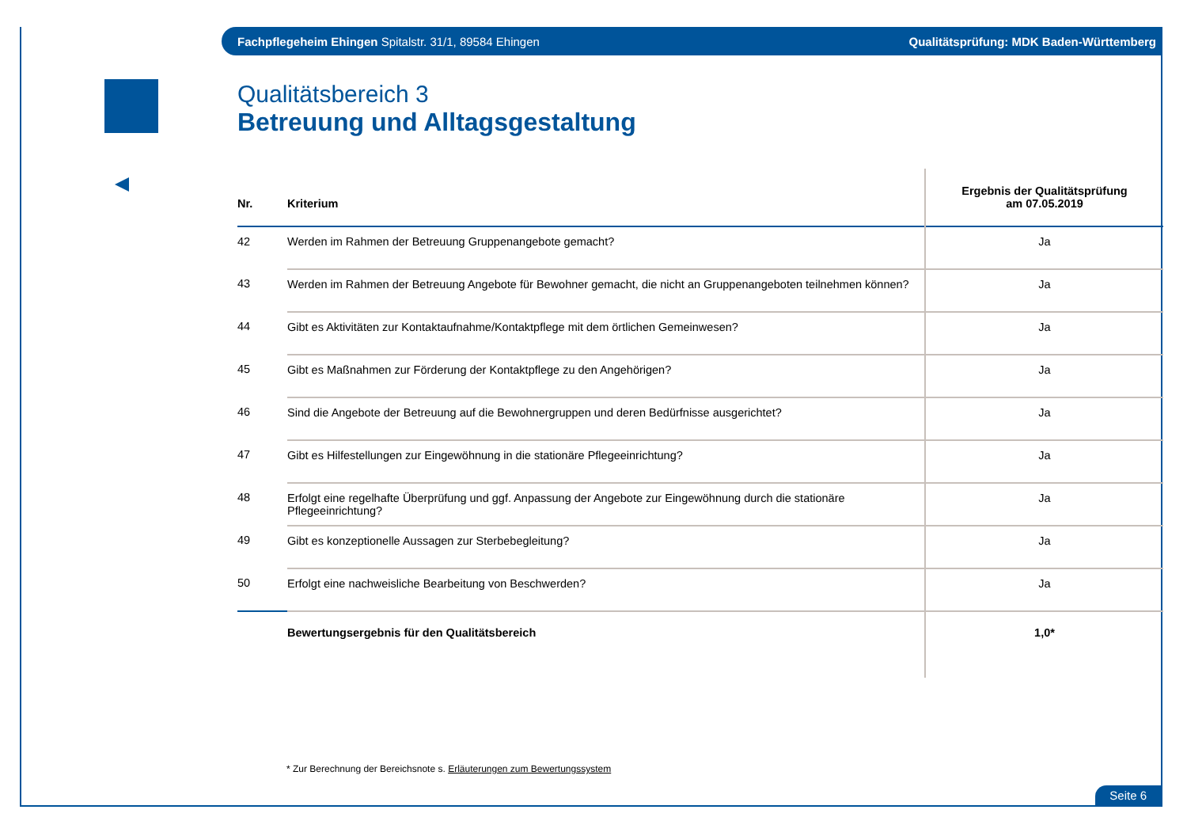Fachpflegeheim Ehingen Spitalstr. 31/1, 89584 Ehingen Qualitätsprüfung: MDK Baden-Württemberg
Qualitätsbereich 3
Betreuung und Alltagsgestaltung
| Nr. | Kriterium | Ergebnis der Qualitätsprüfung am 07.05.2019 |
| --- | --- | --- |
| 42 | Werden im Rahmen der Betreuung Gruppenangebote gemacht? | Ja |
| 43 | Werden im Rahmen der Betreuung Angebote für Bewohner gemacht, die nicht an Gruppenangeboten teilnehmen können? | Ja |
| 44 | Gibt es Aktivitäten zur Kontaktaufnahme/Kontaktpflege mit dem örtlichen Gemeinwesen? | Ja |
| 45 | Gibt es Maßnahmen zur Förderung der Kontaktpflege zu den Angehörigen? | Ja |
| 46 | Sind die Angebote der Betreuung auf die Bewohnergruppen und deren Bedürfnisse ausgerichtet? | Ja |
| 47 | Gibt es Hilfestellungen zur Eingewöhnung in die stationäre Pflegeeinrichtung? | Ja |
| 48 | Erfolgt eine regelhafte Überprüfung und ggf. Anpassung der Angebote zur Eingewöhnung durch die stationäre Pflegeeinrichtung? | Ja |
| 49 | Gibt es konzeptionelle Aussagen zur Sterbebegleitung? | Ja |
| 50 | Erfolgt eine nachweisliche Bearbeitung von Beschwerden? | Ja |
| | Bewertungsergebnis für den Qualitätsbereich | 1,0* |
* Zur Berechnung der Bereichsnote s. Erläuterungen zum Bewertungssystem
Seite 6